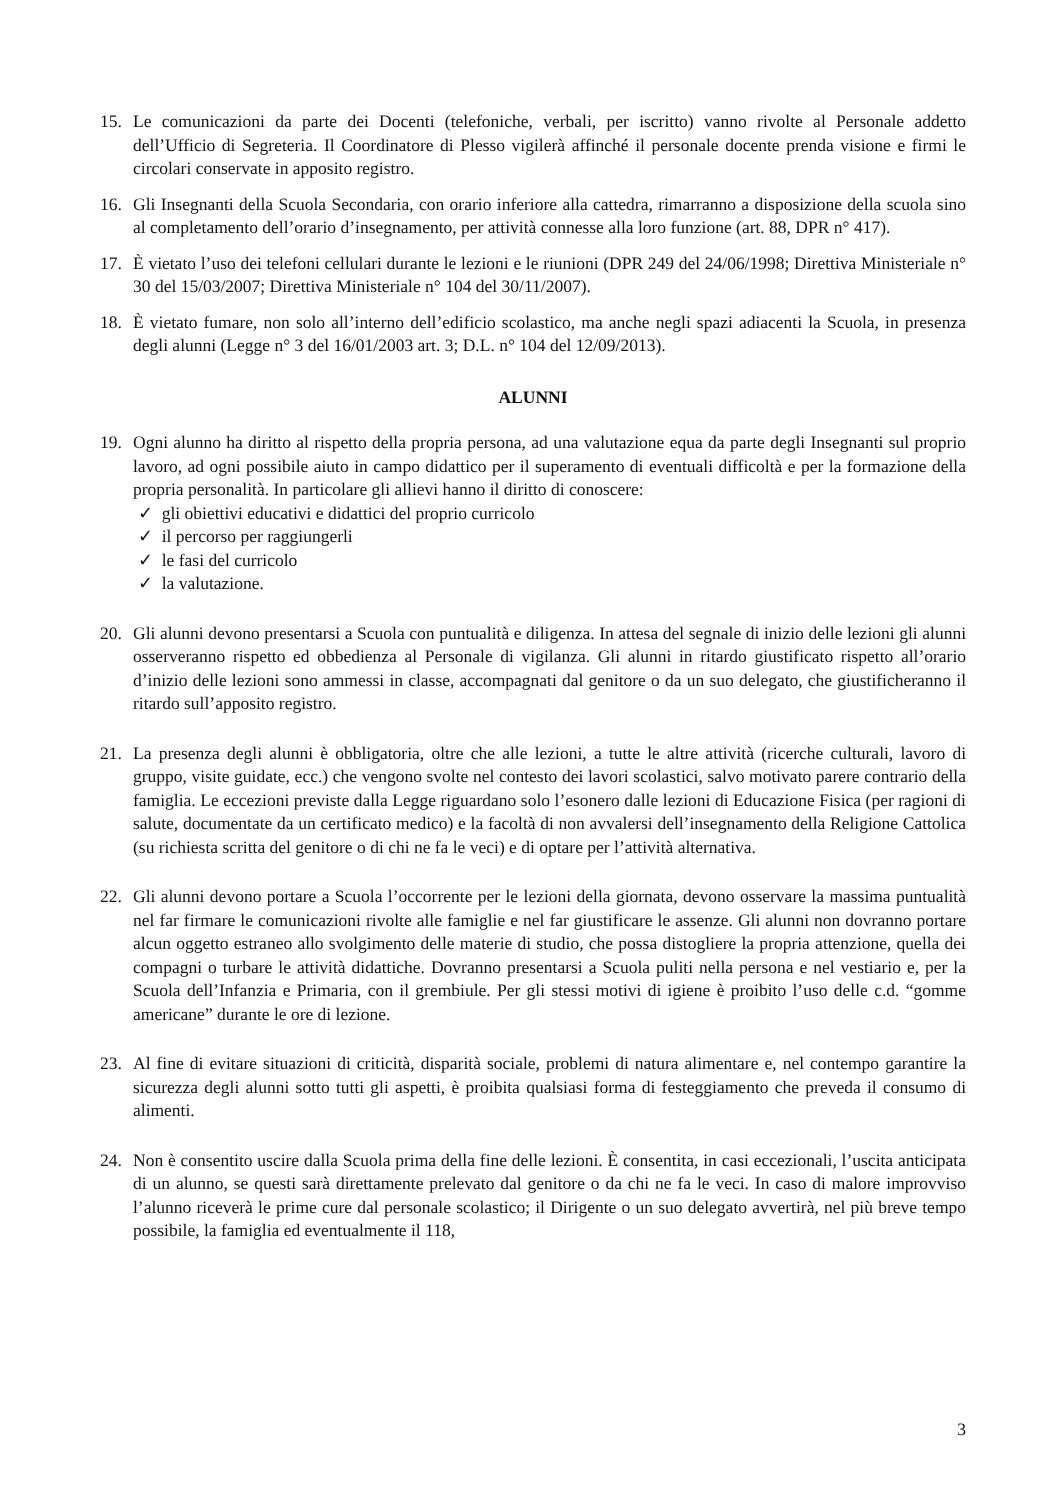15. Le comunicazioni da parte dei Docenti (telefoniche, verbali, per iscritto) vanno rivolte al Personale addetto dell’Ufficio di Segreteria. Il Coordinatore di Plesso vigilerà affinché il personale docente prenda visione e firmi le circolari conservate in apposito registro.
16. Gli Insegnanti della Scuola Secondaria, con orario inferiore alla cattedra, rimarranno a disposizione della scuola sino al completamento dell’orario d’insegnamento, per attività connesse alla loro funzione (art. 88, DPR n° 417).
17. È vietato l’uso dei telefoni cellulari durante le lezioni e le riunioni (DPR 249 del 24/06/1998; Direttiva Ministeriale n° 30 del 15/03/2007; Direttiva Ministeriale n° 104 del 30/11/2007).
18. È vietato fumare, non solo all’interno dell’edificio scolastico, ma anche negli spazi adiacenti la Scuola, in presenza degli alunni (Legge n° 3 del 16/01/2003 art. 3; D.L. n° 104 del 12/09/2013).
ALUNNI
19. Ogni alunno ha diritto al rispetto della propria persona, ad una valutazione equa da parte degli Insegnanti sul proprio lavoro, ad ogni possibile aiuto in campo didattico per il superamento di eventuali difficoltà e per la formazione della propria personalità. In particolare gli allievi hanno il diritto di conoscere:
✓ gli obiettivi educativi e didattici del proprio curricolo
✓ il percorso per raggiungerli
✓ le fasi del curricolo
✓ la valutazione.
20. Gli alunni devono presentarsi a Scuola con puntualità e diligenza. In attesa del segnale di inizio delle lezioni gli alunni osserveranno rispetto ed obbedienza al Personale di vigilanza. Gli alunni in ritardo giustificato rispetto all’orario d’inizio delle lezioni sono ammessi in classe, accompagnati dal genitore o da un suo delegato, che giustificheranno il ritardo sull’apposito registro.
21. La presenza degli alunni è obbligatoria, oltre che alle lezioni, a tutte le altre attività (ricerche culturali, lavoro di gruppo, visite guidate, ecc.) che vengono svolte nel contesto dei lavori scolastici, salvo motivato parere contrario della famiglia. Le eccezioni previste dalla Legge riguardano solo l’esonero dalle lezioni di Educazione Fisica (per ragioni di salute, documentate da un certificato medico) e la facoltà di non avvalersi dell’insegnamento della Religione Cattolica (su richiesta scritta del genitore o di chi ne fa le veci) e di optare per l’attività alternativa.
22. Gli alunni devono portare a Scuola l’occorrente per le lezioni della giornata, devono osservare la massima puntualità nel far firmare le comunicazioni rivolte alle famiglie e nel far giustificare le assenze. Gli alunni non dovranno portare alcun oggetto estraneo allo svolgimento delle materie di studio, che possa distogliere la propria attenzione, quella dei compagni o turbare le attività didattiche. Dovranno presentarsi a Scuola puliti nella persona e nel vestiario e, per la Scuola dell’Infanzia e Primaria, con il grembiule. Per gli stessi motivi di igiene è proibito l’uso delle c.d. “gomme americane” durante le ore di lezione.
23. Al fine di evitare situazioni di criticità, disparità sociale, problemi di natura alimentare e, nel contempo garantire la sicurezza degli alunni sotto tutti gli aspetti, è proibita qualsiasi forma di festeggiamento che preveda il consumo di alimenti.
24. Non è consentito uscire dalla Scuola prima della fine delle lezioni. È consentita, in casi eccezionali, l’uscita anticipata di un alunno, se questi sarà direttamente prelevato dal genitore o da chi ne fa le veci. In caso di malore improvviso l’alunno riceverà le prime cure dal personale scolastico; il Dirigente o un suo delegato avvertirà, nel più breve tempo possibile, la famiglia ed eventualmente il 118,
3